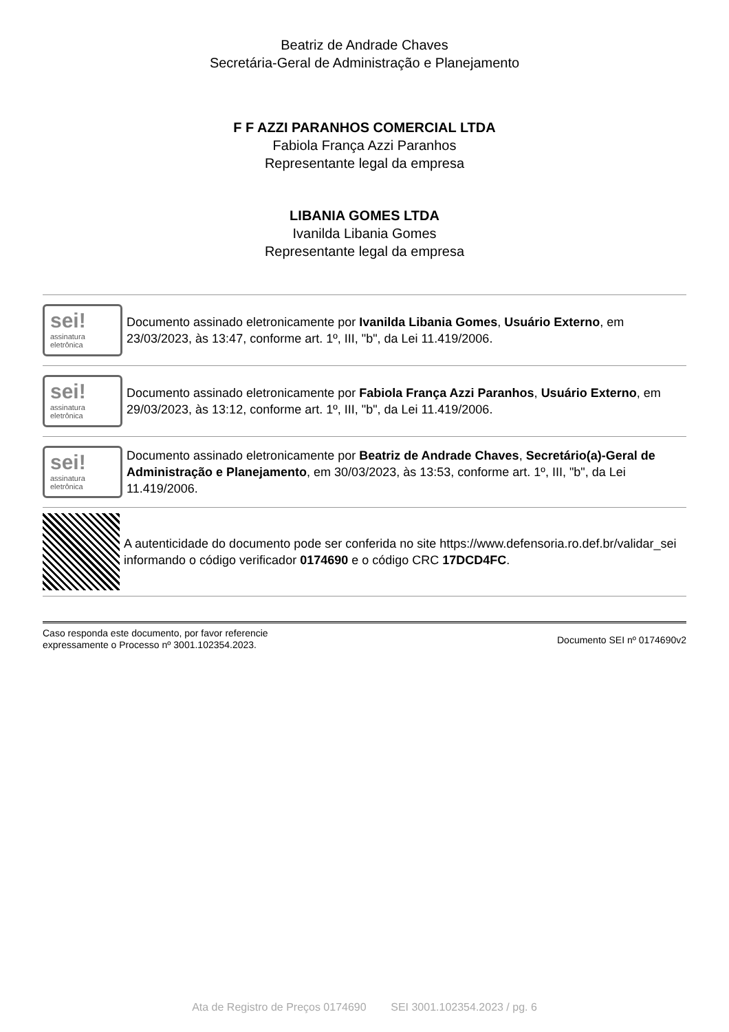Beatriz de Andrade Chaves
Secretária-Geral de Administração e Planejamento
F F AZZI PARANHOS COMERCIAL LTDA
Fabiola França Azzi Paranhos
Representante legal da empresa
LIBANIA GOMES LTDA
Ivanilda Libania Gomes
Representante legal da empresa
sei!
assinatura eletrônica
Documento assinado eletronicamente por Ivanilda Libania Gomes, Usuário Externo, em 23/03/2023, às 13:47, conforme art. 1º, III, "b", da Lei 11.419/2006.
sei!
assinatura eletrônica
Documento assinado eletronicamente por Fabiola França Azzi Paranhos, Usuário Externo, em 29/03/2023, às 13:12, conforme art. 1º, III, "b", da Lei 11.419/2006.
sei!
assinatura eletrônica
Documento assinado eletronicamente por Beatriz de Andrade Chaves, Secretário(a)-Geral de Administração e Planejamento, em 30/03/2023, às 13:53, conforme art. 1º, III, "b", da Lei 11.419/2006.
A autenticidade do documento pode ser conferida no site https://www.defensoria.ro.def.br/validar_sei informando o código verificador 0174690 e o código CRC 17DCD4FC.
Caso responda este documento, por favor referencie
expressamente o Processo nº 3001.102354.2023.
Documento SEI nº 0174690v2
Ata de Registro de Preços 0174690 SEI 3001.102354.2023 / pg. 6